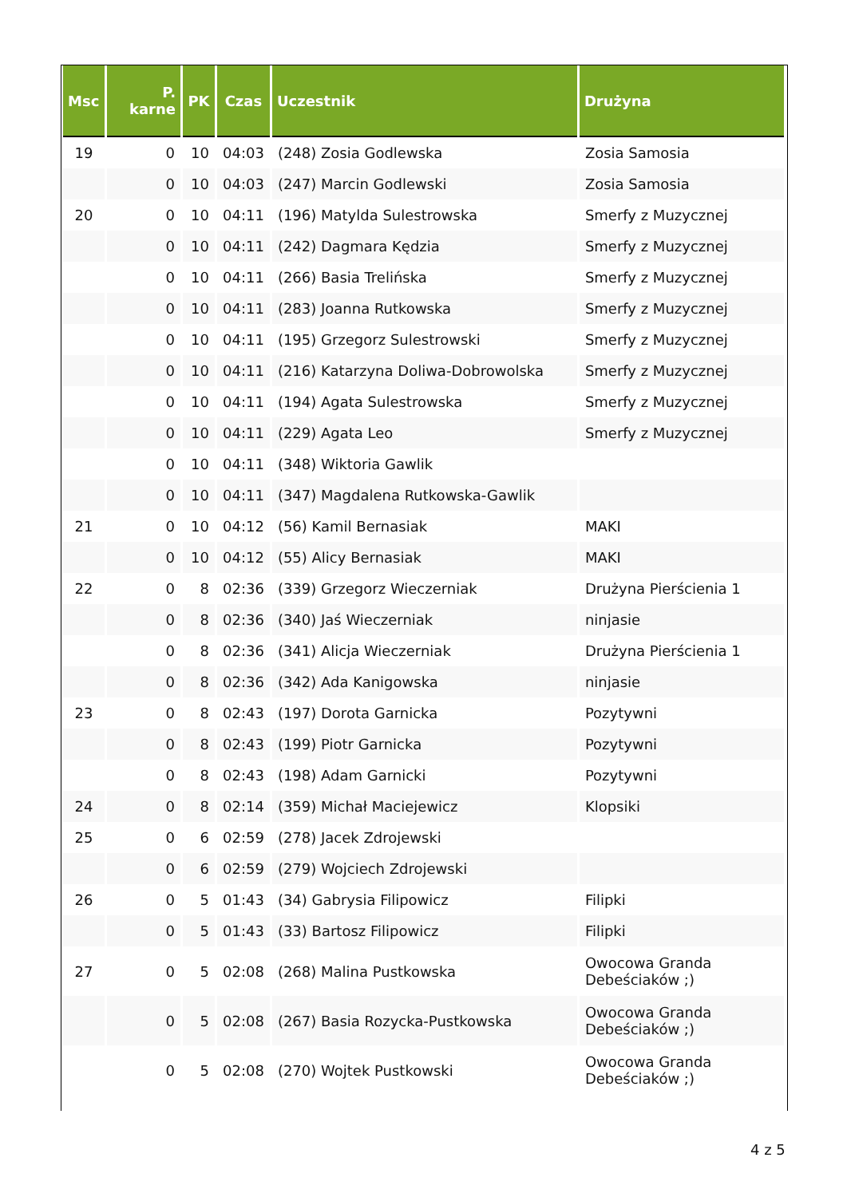| Msc | P. karne | PK | Czas | Uczestnik | Drużyna |
| --- | --- | --- | --- | --- | --- |
| 19 | 0 | 10 | 04:03 | (248) Zosia Godlewska | Zosia Samosia |
| | 0 | 10 | 04:03 | (247) Marcin Godlewski | Zosia Samosia |
| 20 | 0 | 10 | 04:11 | (196) Matylda Sulestrowska | Smerfy z Muzycznej |
| | 0 | 10 | 04:11 | (242) Dagmara Kędzia | Smerfy z Muzycznej |
| | 0 | 10 | 04:11 | (266) Basia Trelińska | Smerfy z Muzycznej |
| | 0 | 10 | 04:11 | (283) Joanna Rutkowska | Smerfy z Muzycznej |
| | 0 | 10 | 04:11 | (195) Grzegorz Sulestrowski | Smerfy z Muzycznej |
| | 0 | 10 | 04:11 | (216) Katarzyna Doliwa-Dobrowolska | Smerfy z Muzycznej |
| | 0 | 10 | 04:11 | (194) Agata Sulestrowska | Smerfy z Muzycznej |
| | 0 | 10 | 04:11 | (229) Agata Leo | Smerfy z Muzycznej |
| | 0 | 10 | 04:11 | (348) Wiktoria Gawlik | |
| | 0 | 10 | 04:11 | (347) Magdalena Rutkowska-Gawlik | |
| 21 | 0 | 10 | 04:12 | (56) Kamil Bernasiak | MAKI |
| | 0 | 10 | 04:12 | (55) Alicy Bernasiak | MAKI |
| 22 | 0 | 8 | 02:36 | (339) Grzegorz Wieczerniak | Drużyna Pierścienia 1 |
| | 0 | 8 | 02:36 | (340) Jaś Wieczerniak | ninjasie |
| | 0 | 8 | 02:36 | (341) Alicja Wieczerniak | Drużyna Pierścienia 1 |
| | 0 | 8 | 02:36 | (342) Ada Kanigowska | ninjasie |
| 23 | 0 | 8 | 02:43 | (197) Dorota Garnicka | Pozytywni |
| | 0 | 8 | 02:43 | (199) Piotr Garnicka | Pozytywni |
| | 0 | 8 | 02:43 | (198) Adam Garnicki | Pozytywni |
| 24 | 0 | 8 | 02:14 | (359) Michał Maciejewicz | Klopsiki |
| 25 | 0 | 6 | 02:59 | (278) Jacek Zdrojewski | |
| | 0 | 6 | 02:59 | (279) Wojciech Zdrojewski | |
| 26 | 0 | 5 | 01:43 | (34) Gabrysia Filipowicz | Filipki |
| | 0 | 5 | 01:43 | (33) Bartosz Filipowicz | Filipki |
| 27 | 0 | 5 | 02:08 | (268) Malina Pustkowska | Owocowa Granda Debeściaków ;) |
| | 0 | 5 | 02:08 | (267) Basia Rozycka-Pustkowska | Owocowa Granda Debeściaków ;) |
| | 0 | 5 | 02:08 | (270) Wojtek Pustkowski | Owocowa Granda Debeściaków ;) |
4 z 5